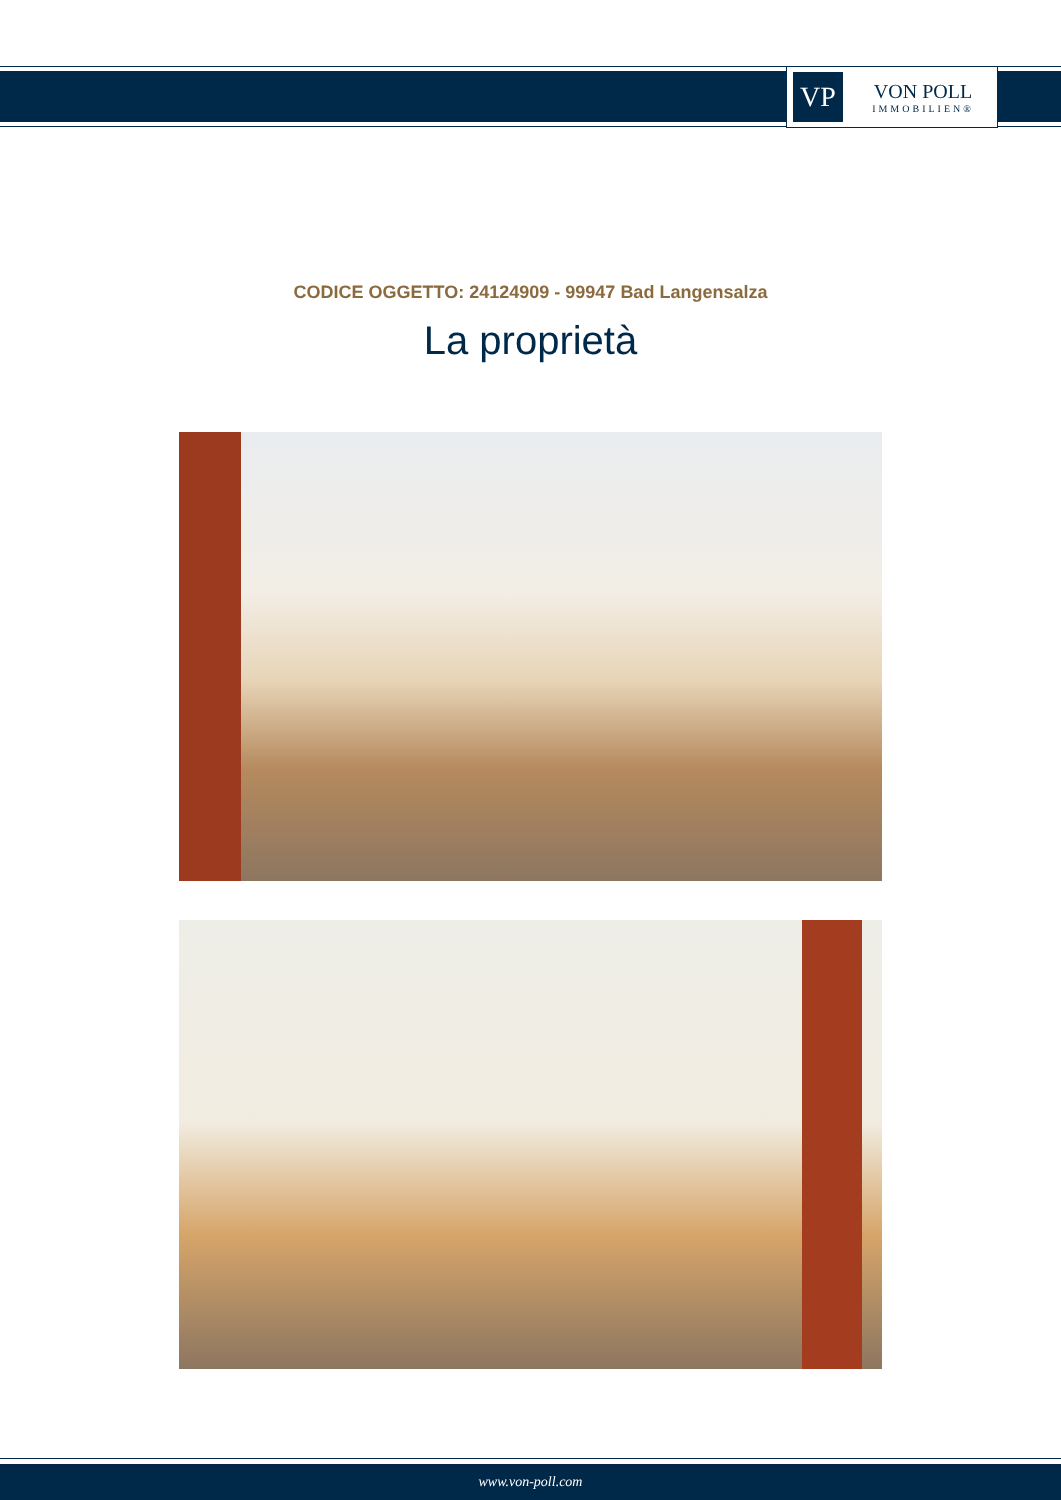VP
VON POLL
IMMOBILIEN®
CODICE OGGETTO: 24124909 - 99947 Bad Langensalza
La proprietà
www.von-poll.com